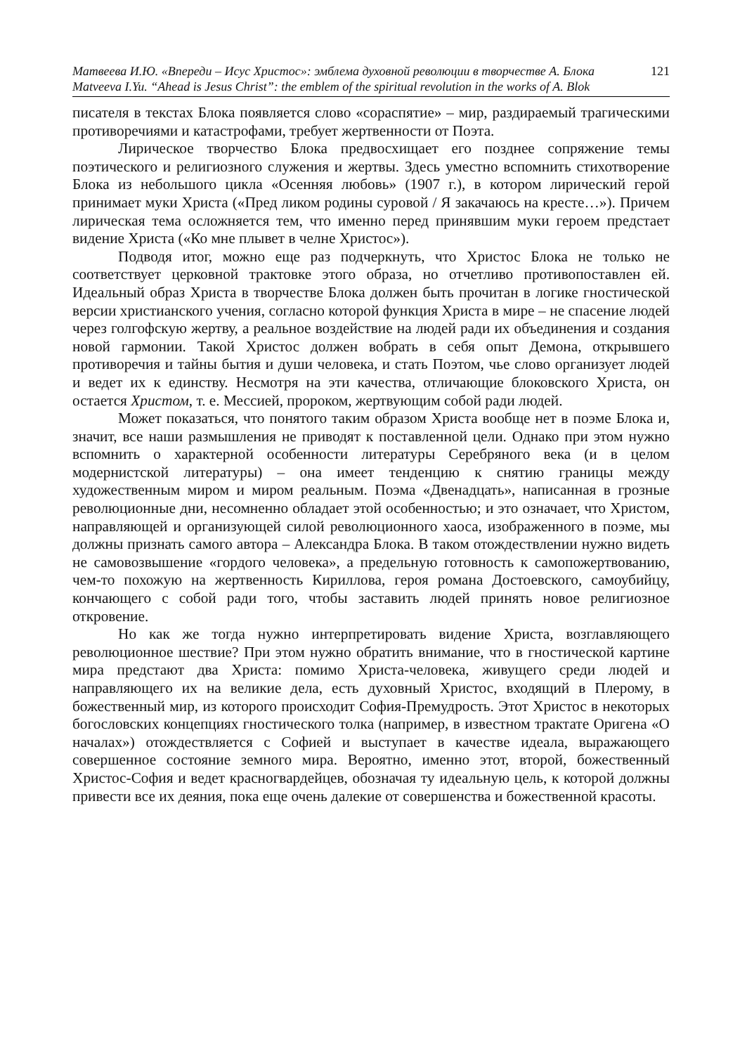Матвеева И.Ю. «Впереди – Исус Христос»: эмблема духовной революции в творчестве А. Блока 121
Matveeva I.Yu. “Ahead is Jesus Christ”: the emblem of the spiritual revolution in the works of A. Blok
писателя в текстах Блока появляется слово «сораспятие» – мир, раздираемый трагическими противоречиями и катастрофами, требует жертвенности от Поэта.
Лирическое творчество Блока предвосхищает его позднее сопряжение темы поэтического и религиозного служения и жертвы. Здесь уместно вспомнить стихотворение Блока из небольшого цикла «Осенняя любовь» (1907 г.), в котором лирический герой принимает муки Христа («Пред ликом родины суровой / Я закачаюсь на кресте…»). Причем лирическая тема осложняется тем, что именно перед принявшим муки героем предстает видение Христа («Ко мне плывет в челне Христос»).
Подводя итог, можно еще раз подчеркнуть, что Христос Блока не только не соответствует церковной трактовке этого образа, но отчетливо противопоставлен ей. Идеальный образ Христа в творчестве Блока должен быть прочитан в логике гностической версии христианского учения, согласно которой функция Христа в мире – не спасение людей через голгофскую жертву, а реальное воздействие на людей ради их объединения и создания новой гармонии. Такой Христос должен вобрать в себя опыт Демона, открывшего противоречия и тайны бытия и души человека, и стать Поэтом, чье слово организует людей и ведет их к единству. Несмотря на эти качества, отличающие блоковского Христа, он остается Христом, т. е. Мессией, пророком, жертвующим собой ради людей.
Может показаться, что понятого таким образом Христа вообще нет в поэме Блока и, значит, все наши размышления не приводят к поставленной цели. Однако при этом нужно вспомнить о характерной особенности литературы Серебряного века (и в целом модернистской литературы) – она имеет тенденцию к снятию границы между художественным миром и миром реальным. Поэма «Двенадцать», написанная в грозные революционные дни, несомненно обладает этой особенностью; и это означает, что Христом, направляющей и организующей силой революционного хаоса, изображенного в поэме, мы должны признать самого автора – Александра Блока. В таком отождествлении нужно видеть не самовозвышение «гордого человека», а предельную готовность к самопожертвованию, чем-то похожую на жертвенность Кириллова, героя романа Достоевского, самоубийцу, кончающего с собой ради того, чтобы заставить людей принять новое религиозное откровение.
Но как же тогда нужно интерпретировать видение Христа, возглавляющего революционное шествие? При этом нужно обратить внимание, что в гностической картине мира предстают два Христа: помимо Христа-человека, живущего среди людей и направляющего их на великие дела, есть духовный Христос, входящий в Плерому, в божественный мир, из которого происходит София-Премудрость. Этот Христос в некоторых богословских концепциях гностического толка (например, в известном трактате Оригена «О началах») отождествляется с Софией и выступает в качестве идеала, выражающего совершенное состояние земного мира. Вероятно, именно этот, второй, божественный Христос-София и ведет красногвардейцев, обозначая ту идеальную цель, к которой должны привести все их деяния, пока еще очень далекие от совершенства и божественной красоты.